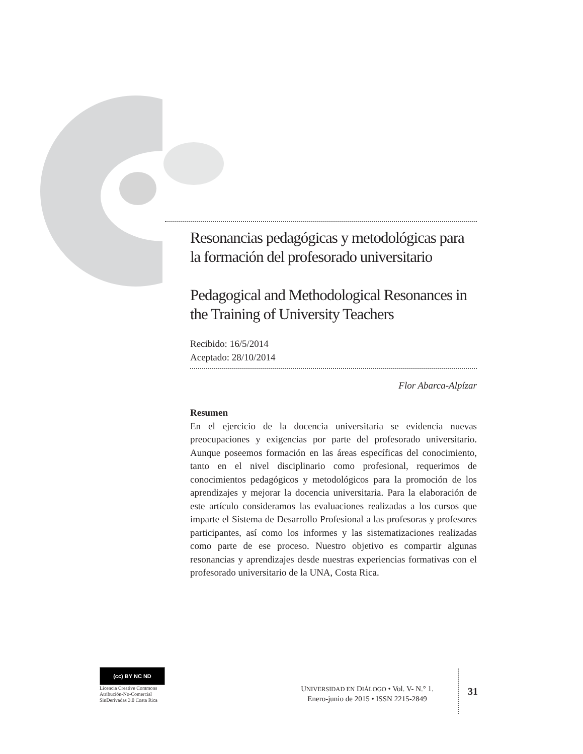Resonancias pedagógicas y metodológicas para la formación del profesorado universitario
Pedagogical and Methodological Resonances in the Training of University Teachers
Recibido: 16/5/2014
Aceptado: 28/10/2014
Flor Abarca-Alpízar
Resumen
En el ejercicio de la docencia universitaria se evidencia nuevas preocupaciones y exigencias por parte del profesorado universitario. Aunque poseemos formación en las áreas específicas del conocimiento, tanto en el nivel disciplinario como profesional, requerimos de conocimientos pedagógicos y metodológicos para la promoción de los aprendizajes y mejorar la docencia universitaria. Para la elaboración de este artículo consideramos las evaluaciones realizadas a los cursos que imparte el Sistema de Desarrollo Profesional a las profesoras y profesores participantes, así como los informes y las sistematizaciones realizadas como parte de ese proceso. Nuestro objetivo es compartir algunas resonancias y aprendizajes desde nuestras experiencias formativas con el profesorado universitario de la UNA, Costa Rica.
(cc) BY NC ND
Licencia Creative Commons
Atribución-No-Comercial
SinDerivadas 3.0 Costa Rica
UNIVERSIDAD EN DIÁLOGO • Vol. V- N.° 1.
Enero-junio de 2015 • ISSN 2215-2849
31